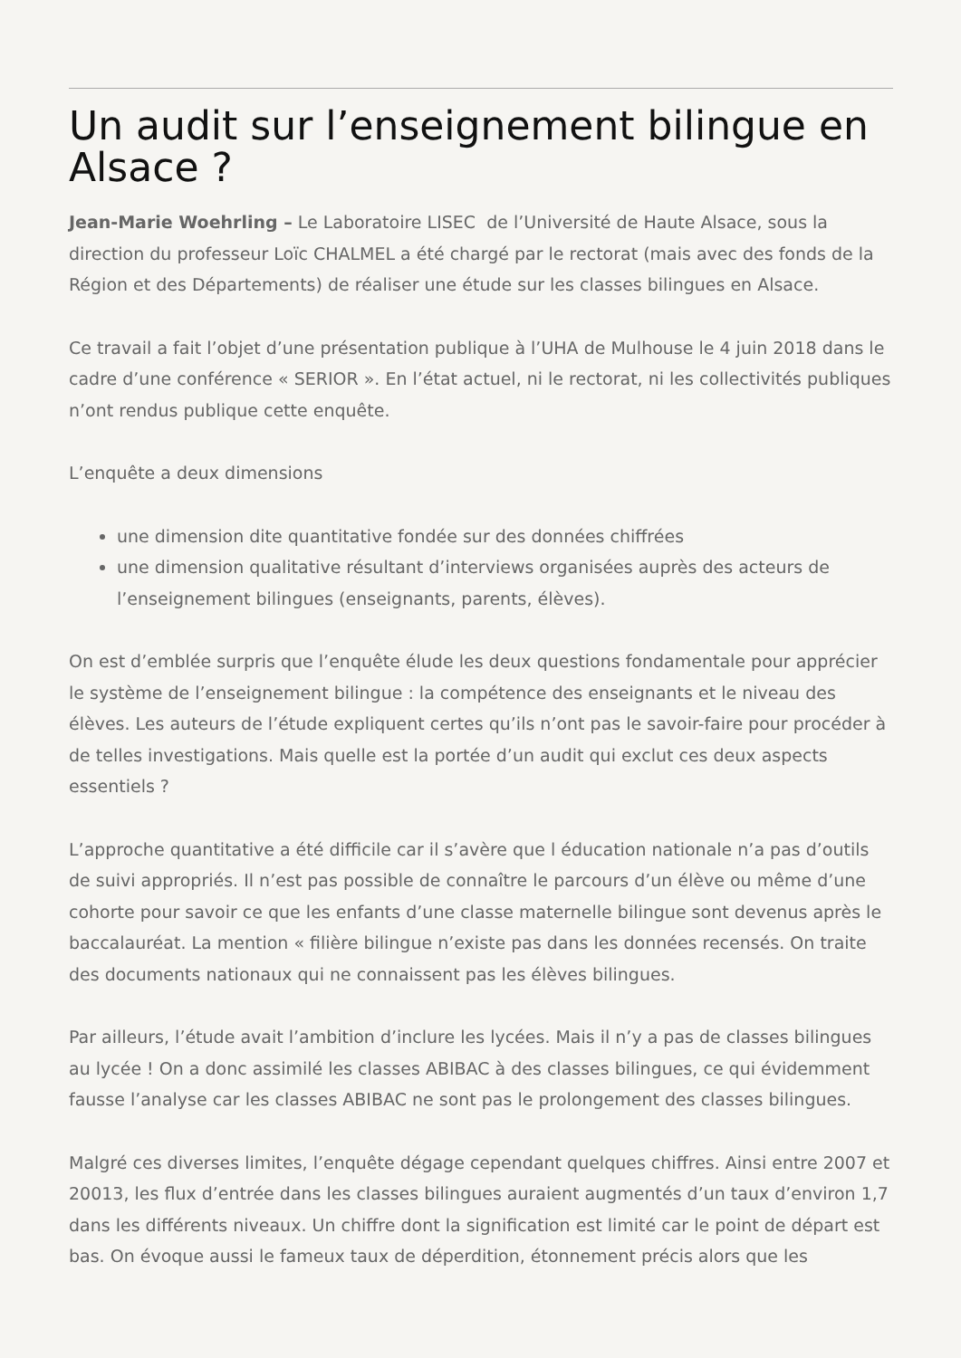Un audit sur l’enseignement bilingue en Alsace ?
Jean-Marie Woehrling – Le Laboratoire LISEC de l’Université de Haute Alsace, sous la direction du professeur Loïc CHALMEL a été chargé par le rectorat (mais avec des fonds de la Région et des Départements) de réaliser une étude sur les classes bilingues en Alsace.
Ce travail a fait l’objet d’une présentation publique à l’UHA de Mulhouse le 4 juin 2018 dans le cadre d’une conférence « SERIOR ». En l’état actuel, ni le rectorat, ni les collectivités publiques n’ont rendus publique cette enquête.
L’enquête a deux dimensions
une dimension dite quantitative fondée sur des données chiffrées
une dimension qualitative résultant d’interviews organisées auprès des acteurs de l’enseignement bilingues (enseignants, parents, élèves).
On est d’emblée surpris que l’enquête élude les deux questions fondamentale pour apprécier le système de l’enseignement bilingue : la compétence des enseignants et le niveau des élèves. Les auteurs de l’étude expliquent certes qu’ils n’ont pas le savoir-faire pour procéder à de telles investigations. Mais quelle est la portée d’un audit qui exclut ces deux aspects essentiels ?
L’approche quantitative a été difficile car il s’avère que l éducation nationale n’a pas d’outils de suivi appropriés. Il n’est pas possible de connaître le parcours d’un élève ou même d’une cohorte pour savoir ce que les enfants d’une classe maternelle bilingue sont devenus après le baccalauréat. La mention « filière bilingue n’existe pas dans les données recensés. On traite des documents nationaux qui ne connaissent pas les élèves bilingues.
Par ailleurs, l’étude avait l’ambition d’inclure les lycées. Mais il n’y a pas de classes bilingues au lycée ! On a donc assimilé les classes ABIBAC à des classes bilingues, ce qui évidemment fausse l’analyse car les classes ABIBAC ne sont pas le prolongement des classes bilingues.
Malgré ces diverses limites, l’enquête dégage cependant quelques chiffres. Ainsi entre 2007 et 20013, les flux d’entrée dans les classes bilingues auraient augmentés d’un taux d’environ 1,7 dans les différents niveaux. Un chiffre dont la signification est limité car le point de départ est bas. On évoque aussi le fameux taux de déperdition, étonnement précis alors que les